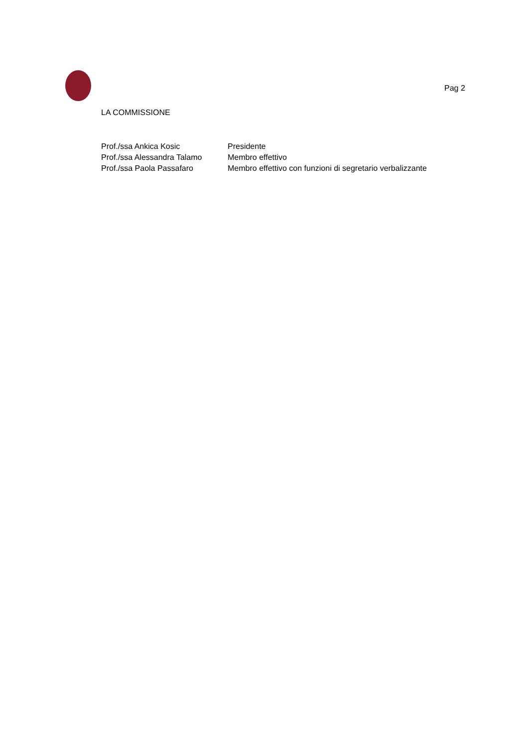Pag 2
LA COMMISSIONE
| Prof./ssa Ankica Kosic | Presidente |
| Prof./ssa Alessandra Talamo | Membro effettivo |
| Prof./ssa Paola Passafaro | Membro effettivo con funzioni di segretario verbalizzante |